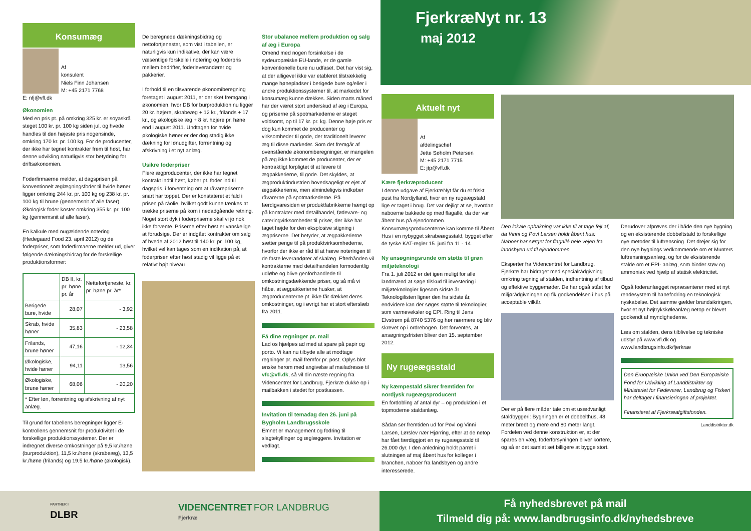FjerkræNyt nr. 13
maj 2012
Konsumæg
Af
konsulent
Niels Finn Johansen
M: +45 2171 7768
E: nfj@vfl.dk
Økonomien
Med en pris pt. på omkring 325 kr. er soyaskrå steget 100 kr. pr. 100 kg siden jul, og hvede handles til den højeste pris nogensinde, omkring 170 kr. pr. 100 kg. For de producenter, der ikke har tegnet kontrakter frem til høst, har denne udvikling naturligvis stor betydning for driftsøkonomien.
Foderfirmaerne melder, at dagsprisen på konventionelt æglægningsfoder til hvide høner ligger omkring 244 kr. pr. 100 kg og 238 kr. pr. 100 kg til brune (gennemsnit af alle faser). Økologisk foder koster omkring 355 kr. pr. 100 kg (gennemsnit af alle faser).
En kalkule med nugældende notering (Hedegaard Food 23. april 2012) og de foderpriser, som foderfirmaerne melder ud, giver følgende dækningsbidrag for de forskellige produktionsformer:
| | DB II, kr. pr. høne pr. år | Nettefortjeneste, kr. pr. høne pr. år* |
| --- | --- | --- |
| Berigede bure, hvide | 28,07 | - 3,92 |
| Skrab, hvide høner | 35,83 | - 23,58 |
| Frilands, brune høner | 47,16 | - 12,34 |
| Økologiske, hvide høner | 94,11 | 13,56 |
| Økologiske, brune høner | 68,06 | - 20,20 |
| * Efter løn, forrentning og afskrivning af nyt anlæg. | | |
Til grund for tabellens beregninger ligger E-kontrollens gennemsnit for produktivitet i de forskellige produktionssystemer. Der er indregnet diverse omkostninger på 9,5 kr./høne (burproduktion), 11,5 kr./høne (skrabeæg), 13,5 kr./høne (frilands) og 19,5 kr./høne (økologisk).
De beregnede dækningsbidrag og nettofortjenester, som vist i tabellen, er naturligvis kun indikative, der kan være væsentlige forskelle i notering og foderpris mellem bedrifter, foderleverandører og pakkerier.
I forhold til en tilsvarende økonomiberegning foretaget i august 2011, er der sket fremgang i økonomien, hvor DB for burproduktion nu ligger 20 kr. højere, skrabeæg + 12 kr., frilands + 17 kr., og økologiske æg + 8 kr. højere pr. høne end i august 2011. Undtagen for hvide økologiske høner er der dog stadig ikke dækning for lønudgifter, forrentning og afskrivning i et nyt anlæg.
Usikre foderpriser
Flere ægproducenter, der ikke har tegnet kontrakt indtil høst, køber pt. foder ind til dagspris, i forventning om at råvarepriserne snart har toppet. Der er konstateret et fald i prisen på råolie, hvilket godt kunne tænkes at trække priserne på korn i nedadgående retning. Noget stort dyk i foderpriserne skal vi jo nok ikke forvente. Priserne efter høst er vanskelige at forudsige. Der er indgået kontrakter om salg af hvede af 2012 høst til 140 kr. pr. 100 kg, hvilket vel kan tages som en indikation på, at foderprisen efter høst stadig vil ligge på et relativt højt niveau.
Stor ubalance mellem produktion og salg af æg i Europa
Omend med nogen forsinkelse i de sydeuropæiske EU-lande, er de gamle konventionelle bure nu udfaset. Det har vist sig, at der alligevel ikke var etableret tilstrækkelig mange hønepladser i berigede bure og/eller i andre produktionssystemer til, at markedet for konsumæg kunne dækkes. Siden marts måned har der været stort underskud af æg i Europa, og priserne på spotmarkederne er steget voldsomt, op til 17 kr. pr. kg. Denne høje pris er dog kun kommet de producenter og virksomheder til gode, der traditionelt leverer æg til disse markeder. Som det fremgår af ovenstående økonomiberegninger, er mangelen på æg ikke kommet de producenter, der er kontraktligt forpligtet til at levere til ægpakkerierne, til gode. Det skyldes, at ægproduktindustrien hovedsageligt er ejet af ægpakkerierne, men almindeligvis indkøber råvarerne på spotmarkederne. På færdigvaresiden er produktfabrikkerne hængt op på kontrakter med detailhandel, fødevare- og cateringvirksomheder til priser, der ikke har taget højde for den eksplosive stigning i ægpriserne. Det betyder, at ægpakkerierne sætter penge til på produktvirksomhederne, hvorfor der ikke er råd til at hæve noteringen til de faste leverandører af skalæg. Efterhånden vil kontrakterne med detailhandelen formodentlig udløbe og blive genforhandlede til omkostningsdækkende priser, og så må vi håbe, at ægpakkerierne husker, at ægproducenterne pt. ikke får dækket deres omkostninger, og i øvrigt har et stort efterslæb fra 2011.
Få dine regninger pr. mail
Lad os hjælpes ad med at spare på papir og porto. Vi kan nu tilbyde alle at modtage regninger pr. mail fremfor pr. post. Oplys blot ønske herom med angivelse af mailadresse til vfc@vfl.dk, så vil din næste regning fra Videncentret for Landbrug, Fjerkræ dukke op i mailbakken i stedet for postkassen.
Invitation til temadag den 26. juni på Bygholm Landbrugsskole
Emnet er management og fodring til slagtekyllinger og æglæggere. Invitation er vedlagt.
Aktuelt nyt
Af
afdelingschef
Jette Søholm Petersen
M: +45 2171 7715
E: jtp@vfl.dk
Kære fjerkræproducent
I denne udgave af FjerkræNyt får du et friskt pust fra Nordjylland, hvor en ny rugeægstald lige er taget i brug. Det var dejligt at se, hvordan naboerne bakkede op med flagallé, da der var åbent hus på ejendommen. Konsumægsproducenterne kan komme til Åbent Hus i en nybygget skrabeægsstald, bygget efter de tyske KAT-regler 15. juni fra 11 - 14.
Ny ansøgningsrunde om støtte til grøn miljøteknologi
Fra 1. juli 2012 er det igen muligt for alle landmænd at søge tilskud til investering i miljøteknologier ligesom sidste år. Teknologilisten ligner den fra sidste år, endvidere kan der søges støtte til teknologier, som varmeveksler og EPI. Ring til Jens Elvstrøm på 8740 5376 og hør nærmere og bliv skrevet op i ordrebogen. Det forventes, at ansøgningsfristen bliver den 15. september 2012.
Ny rugeægsstald
Ny kæmpestald sikrer fremtiden for nordjysk rugeægsproducent
En fordobling af antal dyr – og produktion i et topmoderne staldanlæg.
Sådan ser fremtiden ud for Povl og Vinni Larsen, Lørslev nær Hjørring, efter at de netop har fået færdiggjort en ny rugeægsstald til 26.000 dyr. I den anledning holdt parret i slutningen af maj åbent hus for kolleger i branchen, naboer fra landsbyen og andre interesserede.
Den lokale opbakning var ikke til at tage fejl af, da Vinni og Povl Larsen holdt åbent hus: Naboer har sørget for flagallé hele vejen fra landsbyen ud til ejendommen.
Eksperter fra Videncentret for Landbrug, Fjerkræ har bidraget med specialrådgivning omkring tegning af stalden, indhentning af tilbud og effektive byggemøder. De har også stået for miljørådgivningen og fik godkendelsen i hus på acceptable vilkår.
Der er på flere måder tale om et usædvanligt staldbyggeri: Bygningen er et dobbelthus, 48 meter bredt og mere end 80 meter langt. Fordelen ved denne konstruktion er, at der spares en væg, foderforsyningen bliver kortere, og så er det samlet set billigere at bygge stort.
Derudover afprøves der i både den nye bygning og en eksisterende dobbeltstald to forskellige nye metoder til luftrensning. Det drejer sig for den nye bygnings vedkommende om et Munters luftrensningsanlæg, og for de eksisterende stalde om et EPI- anlæg, som binder støv og ammoniak ved hjælp af statisk elektricitet.
Også foderanlægget repræsenterer med et nyt rendesystem til hanefodring en teknologisk nyskabelse. Det samme gælder brandsikringen, hvor et nyt højtrykskøleanlæg netop er blevet godkendt af myndighederne.
Læs om stalden, dens tilblivelse og tekniske udstyr på www.vfl.dk og www.landbrugsinfo.dk/fjerkrae
Den Eruopæiske Union ved Den Europæiske Fond for Udvikling af Landdistrikter og Ministeriet for Fødevarer, Landbrug og Fiskeri har deltaget i finansieringen af projektet.
Finansieret af Fjerkræafgiftsfonden.
Landdistrikter.dk
PARTNER I
DLBR
VIDENCENTRET FOR LANDBRUG
Fjerkræ
Få nyhedsbrevet på mail
Tilmeld dig på: www.landbrugsinfo.dk/nyhedsbreve